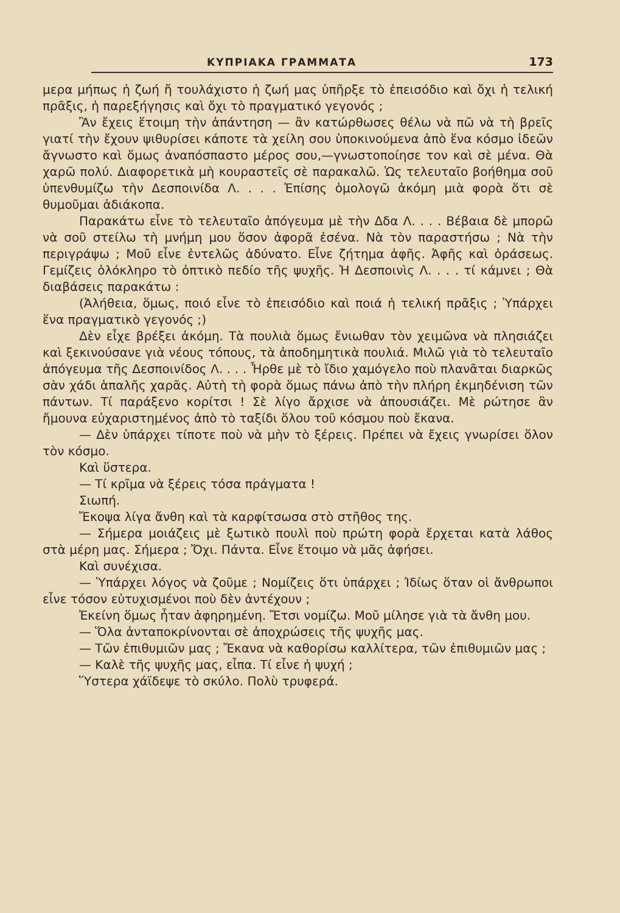ΚΥΠΡΙΑΚΑ ΓΡΑΜΜΑΤΑ 173
μερα μήπως ἡ ζωή ἤ τουλάχιστο ἡ ζωή μας ὑπῆρξε τὸ ἐπεισόδιο καὶ ὄχι ἡ τελική πρᾶξις, ἡ παρεξήγησις καὶ ὄχι τὸ πραγματικό γεγονός ;
Ἂν ἔχεις ἕτοιμη τὴν ἀπάντηση — ἂν κατώρθωσες θέλω νὰ πῶ νὰ τὴ βρεῖς γιατί τὴν ἔχουν ψιθυρίσει κάποτε τὰ χείλη σου ὑποκινούμενα ἀπὸ ἕνα κόσμο ἰδεῶν ἄγνωστο καὶ ὅμως ἀναπόσπαστο μέρος σου,—γνωστοποίησε τον καὶ σὲ μένα. Θὰ χαρῶ πολύ. Διαφορετικὰ μὴ κουραστεῖς σὲ παρακαλῶ. Ὡς τελευταῖο βοήθημα σοῦ ὑπενθυμίζω τὴν Δεσποινίδα Λ. . . . Ἐπίσης ὁμολογῶ ἀκόμη μιὰ φορὰ ὅτι σὲ θυμοῦμαι ἀδιάκοπα.
Παρακάτω εἶνε τὸ τελευταῖο ἀπόγευμα μὲ τὴν Δδα Λ. . . . Βέβαια δὲ μπορῶ νὰ σοῦ στείλω τὴ μνήμη μου ὅσον ἀφορᾶ ἐσένα. Νὰ τὸν παραστήσω ; Νὰ τὴν περιγράψω ; Μοῦ εἶνε ἐντελῶς ἀδύνατο. Εἶνε ζήτημα ἀφῆς. Ἀφῆς καὶ ὁράσεως. Γεμίζεις ὁλόκληρο τὸ ὀπτικὸ πεδίο τῆς ψυχῆς. Ἡ Δεσποινὶς Λ. . . . τί κάμνει ; Θὰ διαβάσεις παρακάτω :
(Ἀλήθεια, ὅμως, ποιό εἶνε τὸ ἐπεισόδιο καὶ ποιά ἡ τελική πρᾶξις ; Ὑπάρχει ἕνα πραγματικὸ γεγονός ;)
Δὲν εἶχε βρέξει ἀκόμη. Τὰ πουλιὰ ὅμως ἔνιωθαν τὸν χειμῶνα νὰ πλησιάζει καὶ ξεκινούσανε γιὰ νέους τόπους, τὰ ἀποδημητικὰ πουλιά. Μιλῶ γιὰ τὸ τελευταῖο ἀπόγευμα τῆς Δεσποινίδος Λ. . . . Ἦρθε μὲ τὸ ἴδιο χαμόγελο ποὺ πλανᾶται διαρκῶς σὰν χάδι ἁπαλῆς χαρᾶς. Αὐτὴ τὴ φορὰ ὅμως πάνω ἀπὸ τὴν πλήρη ἐκμηδένιση τῶν πάντων. Τί παράξενο κορίτσι ! Σὲ λίγο ἄρχισε νὰ ἀπουσιάζει. Μὲ ρώτησε ἂν ἤμουνα εὐχαριστημένος ἀπὸ τὸ ταξίδι ὅλου τοῦ κόσμου ποὺ ἔκανα.
— Δὲν ὑπάρχει τίποτε ποὺ νὰ μὴν τὸ ξέρεις. Πρέπει νὰ ἔχεις γνωρίσει ὅλον τὸν κόσμο.
Καὶ ὕστερα.
— Τί κρῖμα νὰ ξέρεις τόσα πράγματα !
Σιωπή.
Ἔκοψα λίγα ἄνθη καὶ τὰ καρφίτσωσα στὸ στῆθος της.
— Σήμερα μοιάζεις μὲ ξωτικὸ πουλὶ ποὺ πρώτη φορὰ ἔρχεται κατὰ λάθος στὰ μέρη μας. Σήμερα ; Ὄχι. Πάντα. Εἶνε ἕτοιμο νὰ μᾶς ἀφήσει.
Καὶ συνέχισα.
— Ὑπάρχει λόγος νὰ ζοῦμε ; Νομίζεις ὅτι ὑπάρχει ; Ἰδίως ὅταν οἱ ἄνθρωποι εἶνε τόσον εὐτυχισμένοι ποὺ δὲν ἀντέχουν ;
Ἐκείνη ὅμως ἦταν ἀφηρημένη. Ἔτσι νομίζω. Μοῦ μίλησε γιὰ τὰ ἄνθη μου.
— Ὅλα ἀνταποκρίνονται σὲ ἀποχρώσεις τῆς ψυχῆς μας.
— Τῶν ἐπιθυμιῶν μας ; Ἔκανα νὰ καθορίσω καλλίτερα, τῶν ἐπιθυμιῶν μας ;
— Καλὲ τῆς ψυχῆς μας, εἶπα. Τί εἶνε ἡ ψυχή ;
Ὕστερα χάϊδεψε τὸ σκύλο. Πολὺ τρυφερά.